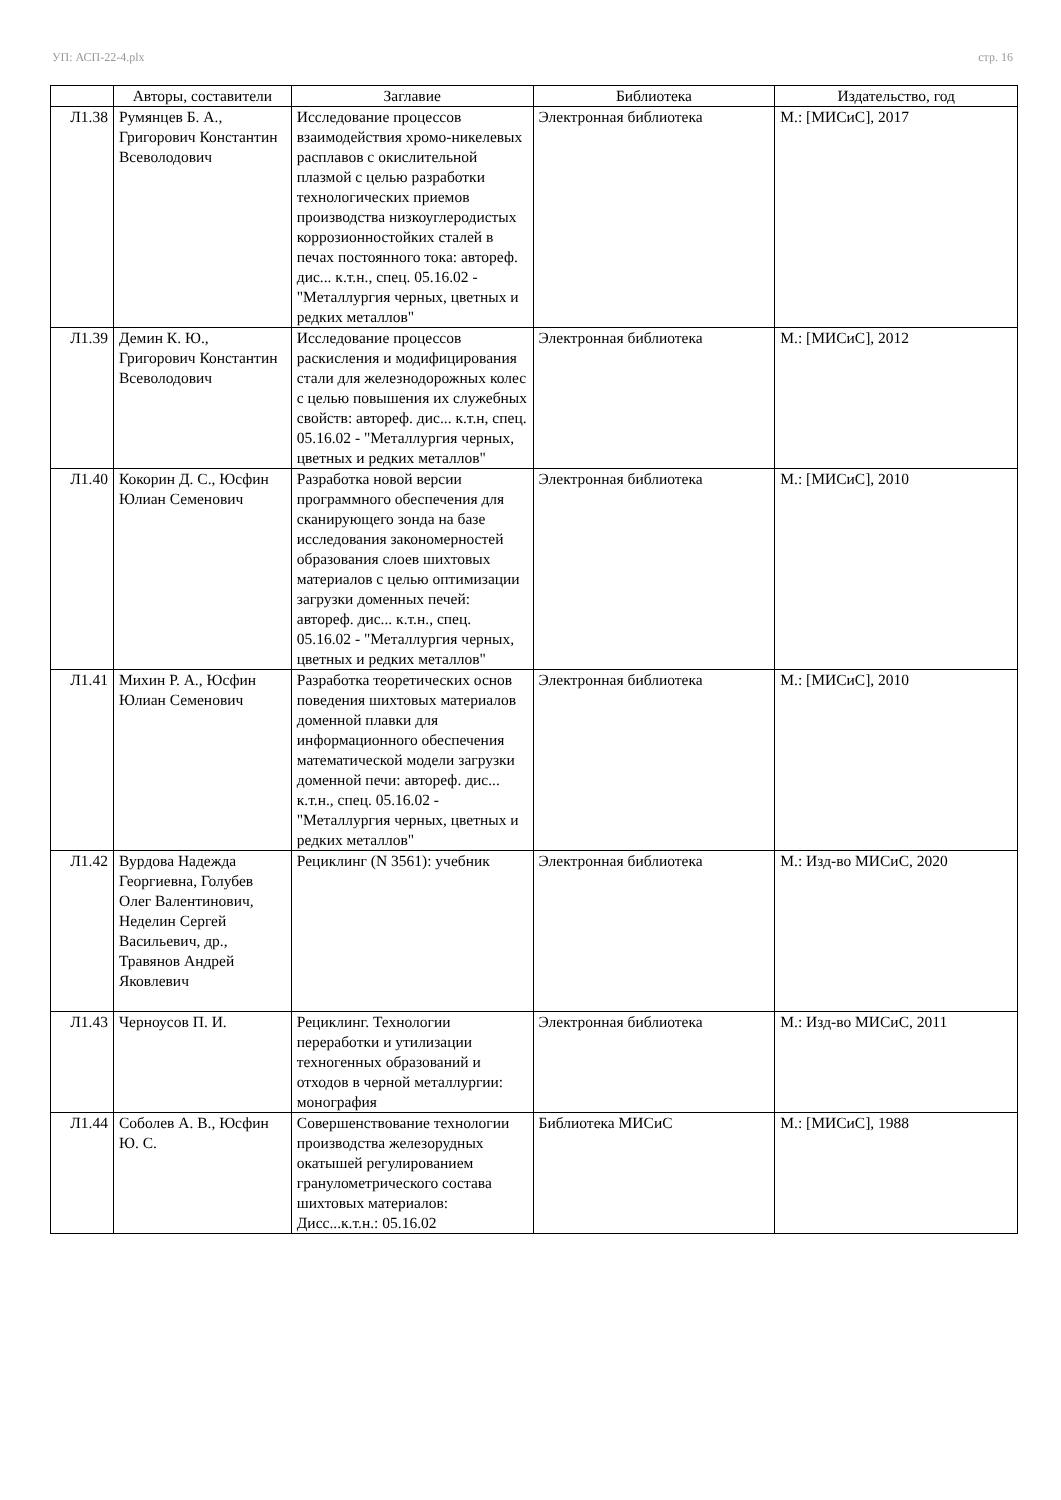УП: АСП-22-4.plx стр. 16
| | Авторы, составители | Заглавие | Библиотека | Издательство, год |
| --- | --- | --- | --- | --- |
| Л1.38 | Румянцев Б. А., Григорович Константин Всеволодович | Исследование процессов взаимодействия хромо-никелевых расплавов с окислительной плазмой с целью разработки технологических приемов производства низкоуглеродистых коррозионностойких сталей в печах постоянного тока: автореф. дис... к.т.н., спец. 05.16.02 - "Металлургия черных, цветных и редких металлов" | Электронная библиотека | М.: [МИСиС], 2017 |
| Л1.39 | Демин К. Ю., Григорович Константин Всеволодович | Исследование процессов раскисления и модифицирования стали для железнодорожных колес с целью повышения их служебных свойств: автореф. дис... к.т.н, спец. 05.16.02 - "Металлургия черных, цветных и редких металлов" | Электронная библиотека | М.: [МИСиС], 2012 |
| Л1.40 | Кокорин Д. С., Юсфин Юлиан Семенович | Разработка новой версии программного обеспечения для сканирующего зонда на базе исследования закономерностей образования слоев шихтовых материалов с целью оптимизации загрузки доменных печей: автореф. дис... к.т.н., спец. 05.16.02 - "Металлургия черных, цветных и редких металлов" | Электронная библиотека | М.: [МИСиС], 2010 |
| Л1.41 | Михин Р. А., Юсфин Юлиан Семенович | Разработка теоретических основ поведения шихтовых материалов доменной плавки для информационного обеспечения математической модели загрузки доменной печи: автореф. дис... к.т.н., спец. 05.16.02 - "Металлургия черных, цветных и редких металлов" | Электронная библиотека | М.: [МИСиС], 2010 |
| Л1.42 | Вурдова Надежда Георгиевна, Голубев Олег Валентинович, Неделин Сергей Васильевич, др., Травянов Андрей Яковлевич | Рециклинг (N 3561): учебник | Электронная библиотека | М.: Изд-во МИСиС, 2020 |
| Л1.43 | Черноусов П. И. | Рециклинг. Технологии переработки и утилизации техногенных образований и отходов в черной металлургии: монография | Электронная библиотека | М.: Изд-во МИСиС, 2011 |
| Л1.44 | Соболев А. В., Юсфин Ю. С. | Совершенствование технологии производства железорудных окатышей регулированием гранулометрического состава шихтовых материалов: Дисс...к.т.н.: 05.16.02 | Библиотека МИСиС | М.: [МИСиС], 1988 |